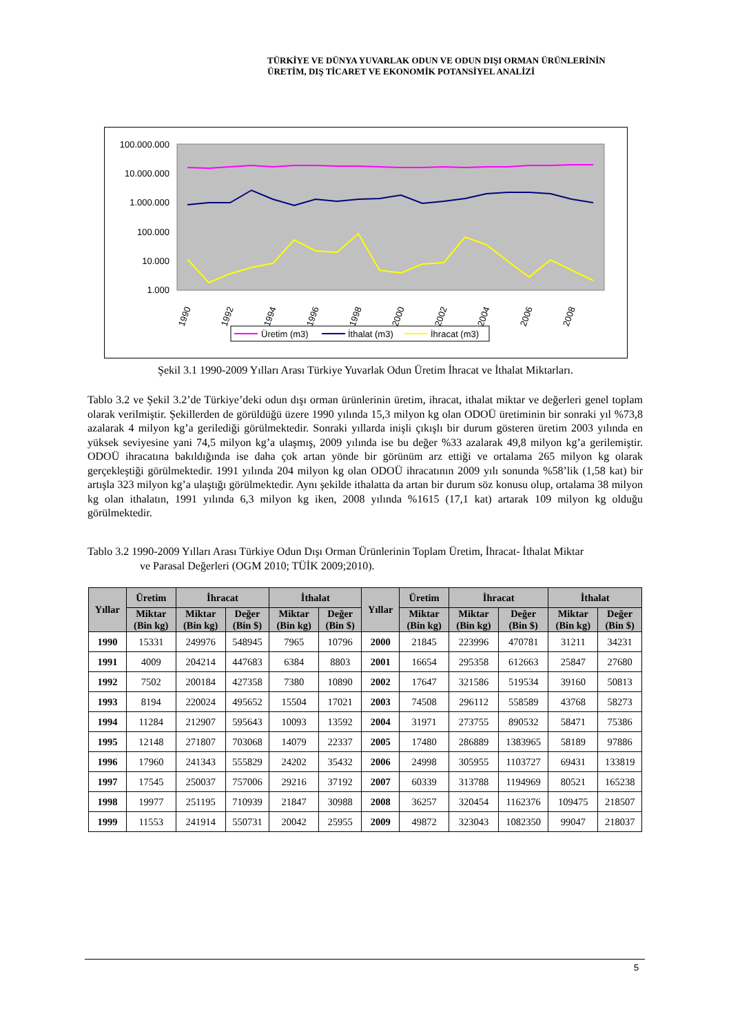TÜRKİYE VE DÜNYA YUVARLAK ODUN VE ODUN DIŞI ORMAN ÜRÜNLERİNİN
ÜRETİM, DIŞ TİCARET VE EKONOMİK POTANSİYEL ANALİZİ
100.000.000
10.000.000
1.000.000
100.000
10.000
1.000
1990
1992
1994
1996
1998
2000
2002
2004
2006
2008
Üretim (m3)
İthalat (m3)
İhracat (m3)
Şekil 3.1 1990-2009 Yılları Arası Türkiye Yuvarlak Odun Üretim İhracat ve İthalat Miktarları.
Tablo 3.2 ve Şekil 3.2’de Türkiye’deki odun dışı orman ürünlerinin üretim, ihracat, ithalat miktar ve değerleri genel toplam olarak verilmiştir. Şekillerden de görüldüğü üzere 1990 yılında 15,3 milyon kg olan ODOÜ üretiminin bir sonraki yıl %73,8 azalarak 4 milyon kg’a gerilediği görülmektedir. Sonraki yıllarda inişli çıkışlı bir durum gösteren üretim 2003 yılında en yüksek seviyesine yani 74,5 milyon kg’a ulaşmış, 2009 yılında ise bu değer %33 azalarak 49,8 milyon kg’a gerilemiştir. ODOÜ ihracatına bakıldığında ise daha çok artan yönde bir görünüm arz ettiği ve ortalama 265 milyon kg olarak gerçekleştiği görülmektedir. 1991 yılında 204 milyon kg olan ODOÜ ihracatının 2009 yılı sonunda %58’lik (1,58 kat) bir artışla 323 milyon kg’a ulaştığı görülmektedir. Aynı şekilde ithalatta da artan bir durum söz konusu olup, ortalama 38 milyon kg olan ithalatın, 1991 yılında 6,3 milyon kg iken, 2008 yılında %1615 (17,1 kat) artarak 109 milyon kg olduğu görülmektedir.
Tablo 3.2 1990-2009 Yılları Arası Türkiye Odun Dışı Orman Ürünlerinin Toplam Üretim, İhracat- İthalat Miktar
ve Parasal Değerleri (OGM 2010; TÜİK 2009;2010).
| Yıllar | Üretim | İhracat | | İthalat | | Yıllar | Üretim | İhracat | | İthalat | |
| --- | --- | --- | --- | --- | --- | --- | --- | --- | --- | --- | --- |
| | Miktar (Bin kg) | Miktar (Bin kg) | Değer (Bin $) | Miktar (Bin kg) | Değer (Bin $) | | Miktar (Bin kg) | Miktar (Bin kg) | Değer (Bin $) | Miktar (Bin kg) | Değer (Bin $) |
| 1990 | 15331 | 249976 | 548945 | 7965 | 10796 | 2000 | 21845 | 223996 | 470781 | 31211 | 34231 |
| 1991 | 4009 | 204214 | 447683 | 6384 | 8803 | 2001 | 16654 | 295358 | 612663 | 25847 | 27680 |
| 1992 | 7502 | 200184 | 427358 | 7380 | 10890 | 2002 | 17647 | 321586 | 519534 | 39160 | 50813 |
| 1993 | 8194 | 220024 | 495652 | 15504 | 17021 | 2003 | 74508 | 296112 | 558589 | 43768 | 58273 |
| 1994 | 11284 | 212907 | 595643 | 10093 | 13592 | 2004 | 31971 | 273755 | 890532 | 58471 | 75386 |
| 1995 | 12148 | 271807 | 703068 | 14079 | 22337 | 2005 | 17480 | 286889 | 1383965 | 58189 | 97886 |
| 1996 | 17960 | 241343 | 555829 | 24202 | 35432 | 2006 | 24998 | 305955 | 1103727 | 69431 | 133819 |
| 1997 | 17545 | 250037 | 757006 | 29216 | 37192 | 2007 | 60339 | 313788 | 1194969 | 80521 | 165238 |
| 1998 | 19977 | 251195 | 710939 | 21847 | 30988 | 2008 | 36257 | 320454 | 1162376 | 109475 | 218507 |
| 1999 | 11553 | 241914 | 550731 | 20042 | 25955 | 2009 | 49872 | 323043 | 1082350 | 99047 | 218037 |
5